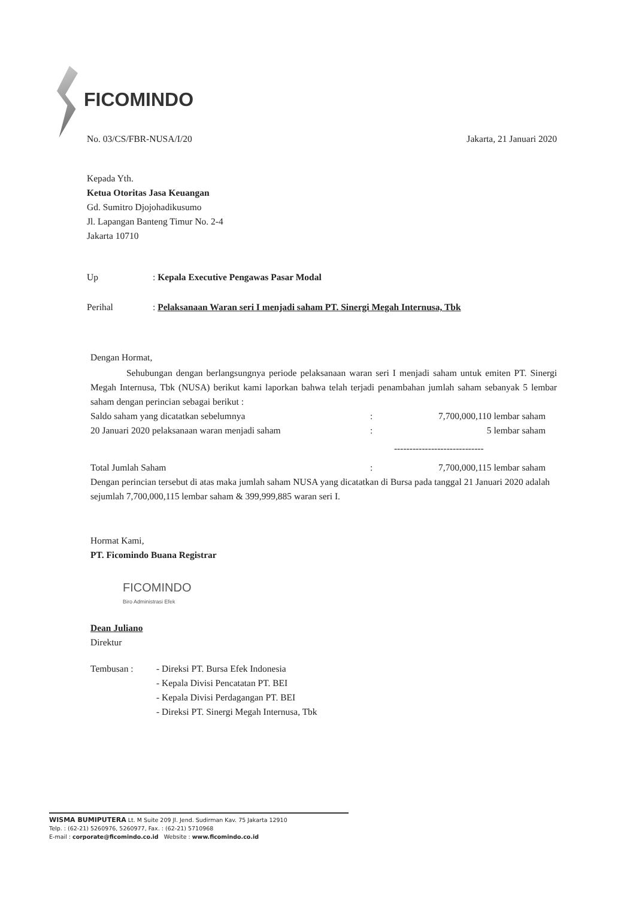FICOMINDO
No. 03/CS/FBR-NUSA/I/20 Jakarta, 21 Januari 2020
Kepada Yth.
Ketua Otoritas Jasa Keuangan
Gd. Sumitro Djojohadikusumo
Jl. Lapangan Banteng Timur No. 2-4
Jakarta 10710
| Up | : Kepala Executive Pengawas Pasar Modal |
| Perihal | : Pelaksanaan Waran seri I menjadi saham PT. Sinergi Megah Internusa, Tbk |
Dengan Hormat,
Sehubungan dengan berlangsungnya periode pelaksanaan waran seri I menjadi saham untuk emiten PT. Sinergi Megah Internusa, Tbk (NUSA) berikut kami laporkan bahwa telah terjadi penambahan jumlah saham sebanyak 5 lembar saham dengan perincian sebagai berikut :
| Saldo saham yang dicatatkan sebelumnya | : | 7,700,000,110 lembar saham |
| 20 Januari 2020 pelaksanaan waran menjadi saham | : | 5 lembar saham |
| | | ----------------------------- |
| Total Jumlah Saham | : | 7,700,000,115 lembar saham |
Dengan perincian tersebut di atas maka jumlah saham NUSA yang dicatatkan di Bursa pada tanggal 21 Januari 2020 adalah sejumlah 7,700,000,115 lembar saham & 399,999,885 waran seri I.
Hormat Kami,
PT. Ficomindo Buana Registrar
FICOMINDO
Biro Administrasi Efek
Dean Juliano
Direktur
| Tembusan : | - Direksi PT. Bursa Efek Indonesia - Kepala Divisi Pencatatan PT. BEI - Kepala Divisi Perdagangan PT. BEI - Direksi PT. Sinergi Megah Internusa, Tbk |
WISMA BUMIPUTERA Lt. M Suite 209 Jl. Jend. Sudirman Kav. 75 Jakarta 12910
Telp. : (62-21) 5260976, 5260977, Fax. : (62-21) 5710968
E-mail : corporate@ficomindo.co.id Website : www.ficomindo.co.id